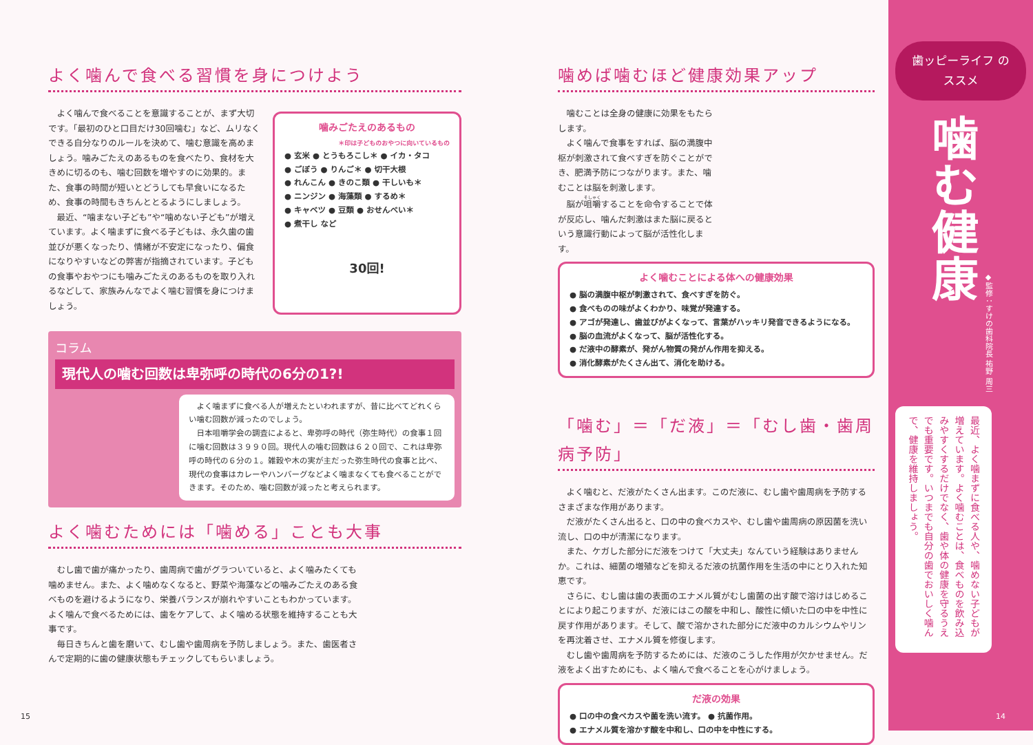よく噛んで食べる習慣を身につけよう
よく噛んで食べることを意識することが、まず大切です。「最初のひと口目だけ30回噛む」など、ムリなくできる自分なりのルールを決めて、噛む意識を高めましょう。噛みごたえのあるものを食べたり、食材を大きめに切るのも、噛む回数を増やすのに効果的。また、食事の時間が短いとどうしても早食いになるため、食事の時間もきちんととるようにしましょう。
最近、“噛まない子ども”や“噛めない子ども”が増えています。よく噛まずに食べる子どもは、永久歯の歯並びが悪くなったり、情緒が不安定になったり、偏食になりやすいなどの弊害が指摘されています。子どもの食事やおやつにも噛みごたえのあるものを取り入れるなどして、家族みんなでよく噛む習慣を身につけましょう。
噛みごたえのあるもの
＊印は子どものおやつに向いているもの
● 玄米 ● とうもろこし＊ ● イカ・タコ
● ごぼう ● りんご＊ ● 切干大根
● れんこん ● きのこ類 ● 干しいも＊
● ニンジン ● 海藻類 ● するめ＊
● キャベツ ● 豆類 ● おせんべい＊
● 煮干し など
30回!
コラム
現代人の噛む回数は卑弥呼の時代の6分の1?!
よく噛まずに食べる人が増えたといわれますが、昔に比べてどれくらい噛む回数が減ったのでしょう。
日本咀嚼学会の調査によると、卑弥呼の時代（弥生時代）の食事１回に噛む回数は３９９０回。現代人の噛む回数は６２０回で、これは卑弥呼の時代の６分の１。雑穀や木の実が主だった弥生時代の食事と比べ、現代の食事はカレーやハンバーグなどよく噛まなくても食べることができます。そのため、噛む回数が減ったと考えられます。
よく噛むためには「噛める」ことも大事
むし歯で歯が痛かったり、歯周病で歯がグラついていると、よく噛みたくても噛めません。また、よく噛めなくなると、野菜や海藻などの噛みごたえのある食べものを避けるようになり、栄養バランスが崩れやすいこともわかっています。よく噛んで食べるためには、歯をケアして、よく噛める状態を維持することも大事です。
毎日きちんと歯を磨いて、むし歯や歯周病を予防しましょう。また、歯医者さんで定期的に歯の健康状態もチェックしてもらいましょう。
噛めば噛むほど健康効果アップ
噛むことは全身の健康に効果をもたらします。
よく噛んで食事をすれば、脳の満腹中枢が刺激されて食べすぎを防ぐことができ、肥満予防につながります。また、噛むことは脳を刺激します。
脳が咀嚼することを命令することで体が反応し、噛んだ刺激はまた脳に戻るという意識行動によって脳が活性化します。
よく噛むことによる体への健康効果
● 脳の満腹中枢が刺激されて、食べすぎを防ぐ。
● 食べものの味がよくわかり、味覚が発達する。
● アゴが発達し、歯並びがよくなって、言葉がハッキリ発音できるようになる。
● 脳の血流がよくなって、脳が活性化する。
● だ液中の酵素が、発がん物質の発がん作用を抑える。
● 消化酵素がたくさん出て、消化を助ける。
「噛む」＝「だ液」＝「むし歯・歯周病予防」
よく噛むと、だ液がたくさん出ます。このだ液に、むし歯や歯周病を予防するさまざまな作用があります。
だ液がたくさん出ると、口の中の食べカスや、むし歯や歯周病の原因菌を洗い流し、口の中が清潔になります。
また、ケガした部分にだ液をつけて「大丈夫」なんていう経験はありませんか。これは、細菌の増殖などを抑えるだ液の抗菌作用を生活の中にとり入れた知恵です。
さらに、むし歯は歯の表面のエナメル質がむし歯菌の出す酸で溶けはじめることにより起こりますが、だ液にはこの酸を中和し、酸性に傾いた口の中を中性に戻す作用があります。そして、酸で溶かされた部分にだ液中のカルシウムやリンを再沈着させ、エナメル質を修復します。
むし歯や歯周病を予防するためには、だ液のこうした作用が欠かせません。だ液をよく出すためにも、よく噛んで食べることを心がけましょう。
だ液の効果
● 口の中の食べカスや菌を洗い流す。 ● 抗菌作用。
● エナメル質を溶かす酸を中和し、口の中を中性にする。
歯ッピーライフ の ススメ
噛む健康
◆監修：すけの歯科院長 祐野 周三
最近、よく噛まずに食べる人や、噛めない子どもが増えています。よく噛むことは、食べものを飲み込みやすくするだけでなく、歯や体の健康を守るうえでも重要です。いつまでも自分の歯でおいしく噛んで、健康を維持しましょう。
15 14